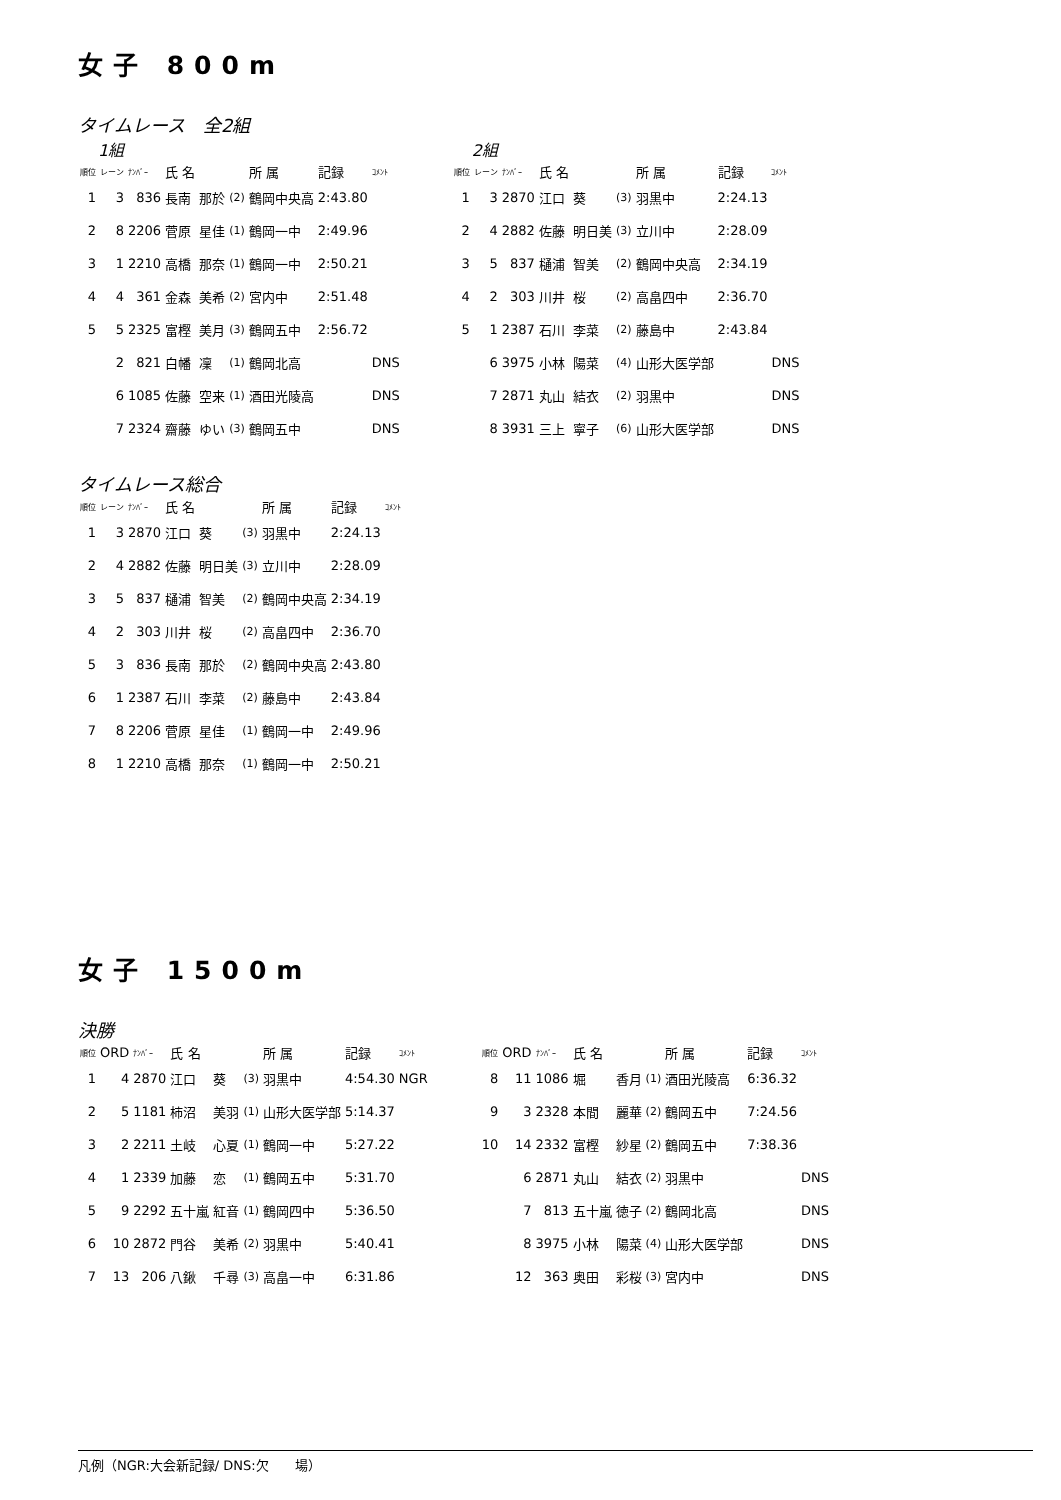女子 800m
タイムレース　全2組
1組
| 順位 | レーン | ﾅﾝﾊﾞｰ | 氏 名 | | | 所 属 | 記録 | ｺﾒﾝﾄ |
| --- | --- | --- | --- | --- | --- | --- | --- | --- |
| 1 | 3 | 836 | 長南 | 那於 | (2) | 鶴岡中央高 | 2:43.80 | |
| 2 | 8 | 2206 | 菅原 | 星佳 | (1) | 鶴岡一中 | 2:49.96 | |
| 3 | 1 | 2210 | 高橋 | 那奈 | (1) | 鶴岡一中 | 2:50.21 | |
| 4 | 4 | 361 | 金森 | 美希 | (2) | 宮内中 | 2:51.48 | |
| 5 | 5 | 2325 | 富樫 | 美月 | (3) | 鶴岡五中 | 2:56.72 | |
| | 2 | 821 | 白幡 | 凜 | (1) | 鶴岡北高 | | DNS |
| | 6 | 1085 | 佐藤 | 空来 | (1) | 酒田光陵高 | | DNS |
| | 7 | 2324 | 齋藤 | ゆい | (3) | 鶴岡五中 | | DNS |
2組
| 順位 | レーン | ﾅﾝﾊﾞｰ | 氏 名 | | | 所 属 | 記録 | ｺﾒﾝﾄ |
| --- | --- | --- | --- | --- | --- | --- | --- | --- |
| 1 | 3 | 2870 | 江口 | 葵 | (3) | 羽黒中 | 2:24.13 | |
| 2 | 4 | 2882 | 佐藤 | 明日美 | (3) | 立川中 | 2:28.09 | |
| 3 | 5 | 837 | 樋浦 | 智美 | (2) | 鶴岡中央高 | 2:34.19 | |
| 4 | 2 | 303 | 川井 | 桜 | (2) | 高畠四中 | 2:36.70 | |
| 5 | 1 | 2387 | 石川 | 李菜 | (2) | 藤島中 | 2:43.84 | |
| | 6 | 3975 | 小林 | 陽菜 | (4) | 山形大医学部 | | DNS |
| | 7 | 2871 | 丸山 | 結衣 | (2) | 羽黒中 | | DNS |
| | 8 | 3931 | 三上 | 寧子 | (6) | 山形大医学部 | | DNS |
タイムレース総合
| 順位 | レーン | ﾅﾝﾊﾞｰ | 氏 名 | | | 所 属 | 記録 | ｺﾒﾝﾄ |
| --- | --- | --- | --- | --- | --- | --- | --- | --- |
| 1 | 3 | 2870 | 江口 | 葵 | (3) | 羽黒中 | 2:24.13 | |
| 2 | 4 | 2882 | 佐藤 | 明日美 | (3) | 立川中 | 2:28.09 | |
| 3 | 5 | 837 | 樋浦 | 智美 | (2) | 鶴岡中央高 | 2:34.19 | |
| 4 | 2 | 303 | 川井 | 桜 | (2) | 高畠四中 | 2:36.70 | |
| 5 | 3 | 836 | 長南 | 那於 | (2) | 鶴岡中央高 | 2:43.80 | |
| 6 | 1 | 2387 | 石川 | 李菜 | (2) | 藤島中 | 2:43.84 | |
| 7 | 8 | 2206 | 菅原 | 星佳 | (1) | 鶴岡一中 | 2:49.96 | |
| 8 | 1 | 2210 | 高橋 | 那奈 | (1) | 鶴岡一中 | 2:50.21 | |
女子 1500m
決勝
| 順位 | ORD | ﾅﾝﾊﾞｰ | 氏 名 | | | 所 属 | 記録 | ｺﾒﾝﾄ |
| --- | --- | --- | --- | --- | --- | --- | --- | --- |
| 1 | 4 | 2870 | 江口 | 葵 | (3) | 羽黒中 | 4:54.30 | NGR |
| 2 | 5 | 1181 | 柿沼 | 美羽 | (1) | 山形大医学部 | 5:14.37 | |
| 3 | 2 | 2211 | 土岐 | 心夏 | (1) | 鶴岡一中 | 5:27.22 | |
| 4 | 1 | 2339 | 加藤 | 恋 | (1) | 鶴岡五中 | 5:31.70 | |
| 5 | 9 | 2292 | 五十嵐 | 紅音 | (1) | 鶴岡四中 | 5:36.50 | |
| 6 | 10 | 2872 | 門谷 | 美希 | (2) | 羽黒中 | 5:40.41 | |
| 7 | 13 | 206 | 八鍬 | 千尋 | (3) | 高畠一中 | 6:31.86 | |
| 順位 | ORD | ﾅﾝﾊﾞｰ | 氏 名 | | | 所 属 | 記録 | ｺﾒﾝﾄ |
| --- | --- | --- | --- | --- | --- | --- | --- | --- |
| 8 | 11 | 1086 | 堀 | 香月 | (1) | 酒田光陵高 | 6:36.32 | |
| 9 | 3 | 2328 | 本間 | 麗華 | (2) | 鶴岡五中 | 7:24.56 | |
| 10 | 14 | 2332 | 富樫 | 紗星 | (2) | 鶴岡五中 | 7:38.36 | |
| | 6 | 2871 | 丸山 | 結衣 | (2) | 羽黒中 | | DNS |
| | 7 | 813 | 五十嵐 | 徳子 | (2) | 鶴岡北高 | | DNS |
| | 8 | 3975 | 小林 | 陽菜 | (4) | 山形大医学部 | | DNS |
| | 12 | 363 | 奥田 | 彩桜 | (3) | 宮内中 | | DNS |
凡例（NGR:大会新記録/ DNS:欠　　場）